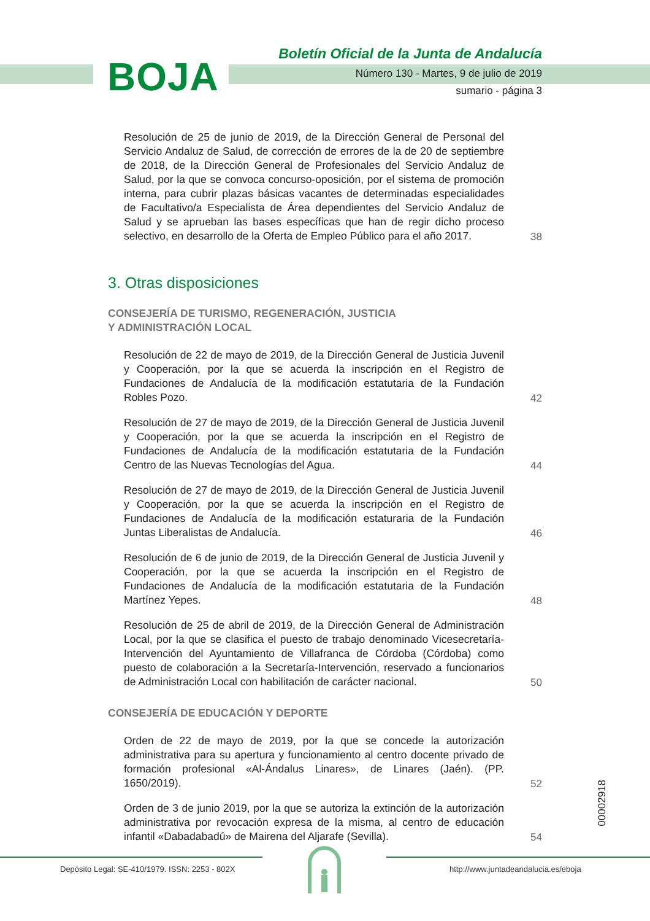BOJA
Boletín Oficial de la Junta de Andalucía
Número 130 - Martes, 9 de julio de 2019
sumario - página 3
Resolución de 25 de junio de 2019, de la Dirección General de Personal del Servicio Andaluz de Salud, de corrección de errores de la de 20 de septiembre de 2018, de la Dirección General de Profesionales del Servicio Andaluz de Salud, por la que se convoca concurso-oposición, por el sistema de promoción interna, para cubrir plazas básicas vacantes de determinadas especialidades de Facultativo/a Especialista de Área dependientes del Servicio Andaluz de Salud y se aprueban las bases específicas que han de regir dicho proceso selectivo, en desarrollo de la Oferta de Empleo Público para el año 2017.
38
3. Otras disposiciones
CONSEJERÍA DE TURISMO, REGENERACIÓN, JUSTICIA
Y ADMINISTRACIÓN LOCAL
Resolución de 22 de mayo de 2019, de la Dirección General de Justicia Juvenil y Cooperación, por la que se acuerda la inscripción en el Registro de Fundaciones de Andalucía de la modificación estatutaria de la Fundación Robles Pozo.
42
Resolución de 27 de mayo de 2019, de la Dirección General de Justicia Juvenil y Cooperación, por la que se acuerda la inscripción en el Registro de Fundaciones de Andalucía de la modificación estatutaria de la Fundación Centro de las Nuevas Tecnologías del Agua.
44
Resolución de 27 de mayo de 2019, de la Dirección General de Justicia Juvenil y Cooperación, por la que se acuerda la inscripción en el Registro de Fundaciones de Andalucía de la modificación estaturaria de la Fundación Juntas Liberalistas de Andalucía.
46
Resolución de 6 de junio de 2019, de la Dirección General de Justicia Juvenil y Cooperación, por la que se acuerda la inscripción en el Registro de Fundaciones de Andalucía de la modificación estatutaria de la Fundación Martínez Yepes.
48
Resolución de 25 de abril de 2019, de la Dirección General de Administración Local, por la que se clasifica el puesto de trabajo denominado Vicesecretaría-Intervención del Ayuntamiento de Villafranca de Córdoba (Córdoba) como puesto de colaboración a la Secretaría-Intervención, reservado a funcionarios de Administración Local con habilitación de carácter nacional.
50
CONSEJERÍA DE EDUCACIÓN Y DEPORTE
Orden de 22 de mayo de 2019, por la que se concede la autorización administrativa para su apertura y funcionamiento al centro docente privado de formación profesional «Al-Ándalus Linares», de Linares (Jaén). (PP. 1650/2019).
52
Orden de 3 de junio 2019, por la que se autoriza la extinción de la autorización administrativa por revocación expresa de la misma, al centro de educación infantil «Dabadabadú» de Mairena del Aljarafe (Sevilla).
54
00002918
Depósito Legal: SE-410/1979. ISSN: 2253 - 802X http://www.juntadeandalucia.es/eboja